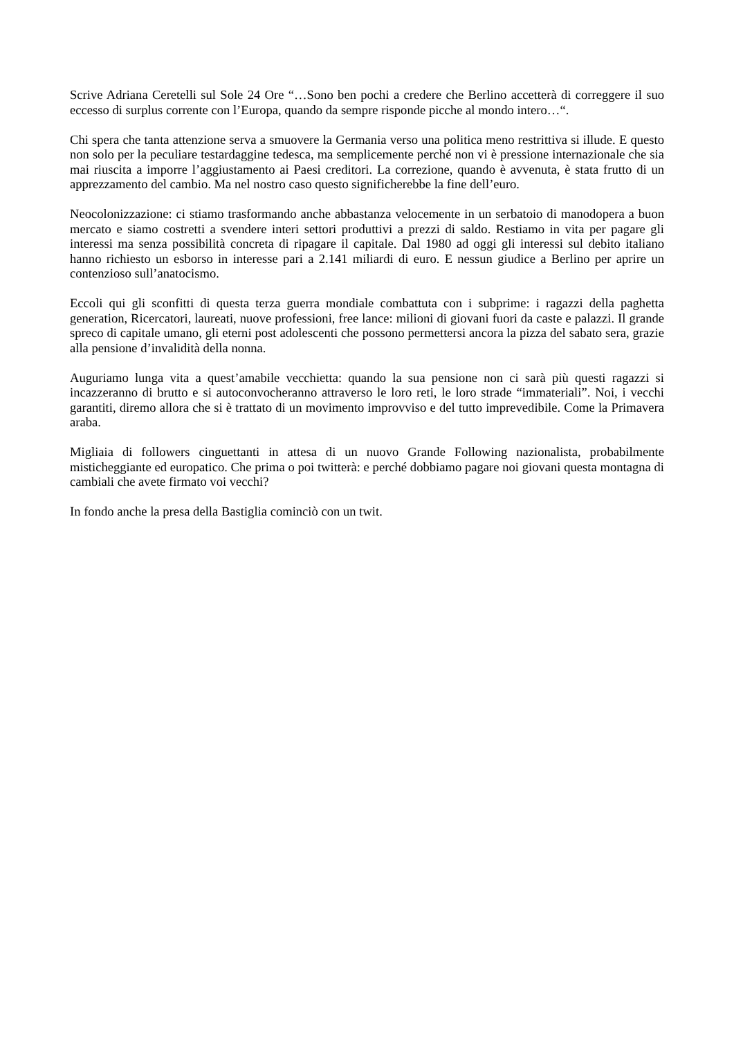Scrive Adriana Ceretelli sul Sole 24 Ore “…Sono ben pochi a credere che Berlino accetterà di correggere il suo eccesso di surplus corrente con l’Europa, quando da sempre risponde picche al mondo intero…“.
Chi spera che tanta attenzione serva a smuovere la Germania verso una politica meno restrittiva si illude. E questo non solo per la peculiare testardaggine tedesca, ma semplicemente perché non vi è pressione internazionale che sia mai riuscita a imporre l’aggiustamento ai Paesi creditori. La correzione, quando è avvenuta, è stata frutto di un apprezzamento del cambio. Ma nel nostro caso questo significherebbe la fine dell’euro.
Neocolonizzazione: ci stiamo trasformando anche abbastanza velocemente in un serbatoio di manodopera a buon mercato e siamo costretti a svendere interi settori produttivi a prezzi di saldo. Restiamo in vita per pagare gli interessi ma senza possibilità concreta di ripagare il capitale. Dal 1980 ad oggi gli interessi sul debito italiano hanno richiesto un esborso in interesse pari a 2.141 miliardi di euro. E nessun giudice a Berlino per aprire un contenzioso sull’anatocismo.
Eccoli qui gli sconfitti di questa terza guerra mondiale combattuta con i subprime: i ragazzi della paghetta generation, Ricercatori, laureati, nuove professioni, free lance: milioni di giovani fuori da caste e palazzi. Il grande spreco di capitale umano, gli eterni post adolescenti che possono permettersi ancora la pizza del sabato sera, grazie alla pensione d’invalidità della nonna.
Auguriamo lunga vita a quest’amabile vecchietta: quando la sua pensione non ci sarà più questi ragazzi si incazzeranno di brutto e si autoconvocheranno attraverso le loro reti, le loro strade “immateriali”. Noi, i vecchi garantiti, diremo allora che si è trattato di un movimento improvviso e del tutto imprevedibile. Come la Primavera araba.
Migliaia di followers cinguettanti in attesa di un nuovo Grande Following nazionalista, probabilmente misticheggiante ed europatico. Che prima o poi twitterà: e perché dobbiamo pagare noi giovani questa montagna di cambiali che avete firmato voi vecchi?
In fondo anche la presa della Bastiglia cominciò con un twit.